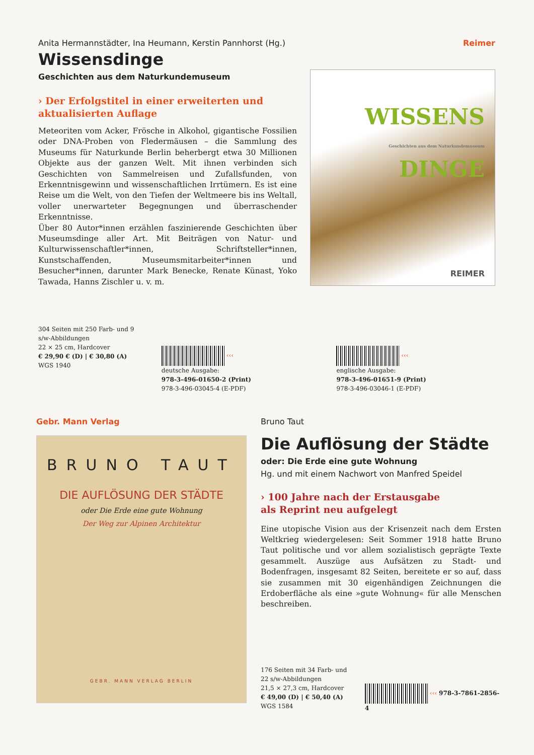Anita Hermannstädter, Ina Heumann, Kerstin Pannhorst (Hg.)
Reimer
Wissensdinge
Geschichten aus dem Naturkundemuseum
› Der Erfolgstitel in einer erweiterten und aktualisierten Auflage
Meteoriten vom Acker, Frösche in Alkohol, gigantische Fossilien oder DNA-Proben von Fledermäusen – die Sammlung des Museums für Naturkunde Berlin beherbergt etwa 30 Millionen Objekte aus der ganzen Welt. Mit ihnen verbinden sich Geschichten von Sammelreisen und Zufallsfunden, von Erkenntnisgewinn und wissenschaftlichen Irrtümern. Es ist eine Reise um die Welt, von den Tiefen der Weltmeere bis ins Weltall, voller unerwarteter Begegnungen und überraschender Erkenntnisse.
Über 80 Autor*innen erzählen faszinierende Geschichten über Museumsdinge aller Art. Mit Beiträgen von Natur- und Kulturwissenschaftler*innen, Schriftsteller*innen, Kunstschaffenden, Museumsmitarbeiter*innen und Besucher*innen, darunter Mark Benecke, Renate Künast, Yoko Tawada, Hanns Zischler u. v. m.
WISSENS
Geschichten aus dem Naturkundemuseum
DINGE
REIMER
304 Seiten mit 250 Farb- und 9 s/w-Abbildungen
22 × 25 cm, Hardcover
€ 29,90 € (D) | € 30,80 (A)
WGS 1940
‹‹‹ deutsche Ausgabe:
978-3-496-01650-2 (Print)
978-3-496-03045-4 (E-PDF)
‹‹‹ englische Ausgabe:
978-3-496-01651-9 (Print)
978-3-496-03046-1 (E-PDF)
Gebr. Mann Verlag
BRUNO TAUT
DIE AUFLÖSUNG DER STÄDTE
oder Die Erde eine gute Wohnung
Der Weg zur Alpinen Architektur
GEBR. MANN VERLAG BERLIN
Bruno Taut
Die Auflösung der Städte
oder: Die Erde eine gute Wohnung
Hg. und mit einem Nachwort von Manfred Speidel
› 100 Jahre nach der Erstausgabe
als Reprint neu aufgelegt
Eine utopische Vision aus der Krisenzeit nach dem Ersten Weltkrieg wiedergelesen: Seit Sommer 1918 hatte Bruno Taut politische und vor allem sozialistisch geprägte Texte gesammelt. Auszüge aus Aufsätzen zu Stadt- und Bodenfragen, insgesamt 82 Seiten, bereitete er so auf, dass sie zusammen mit 30 eigenhändigen Zeichnungen die Erdoberfläche als eine »gute Wohnung« für alle Menschen beschreiben.
176 Seiten mit 34 Farb- und 22 s/w-Abbildungen
21,5 × 27,3 cm, Hardcover
€ 49,00 (D) | € 50,40 (A)
WGS 1584
‹‹‹ 978-3-7861-2856-4